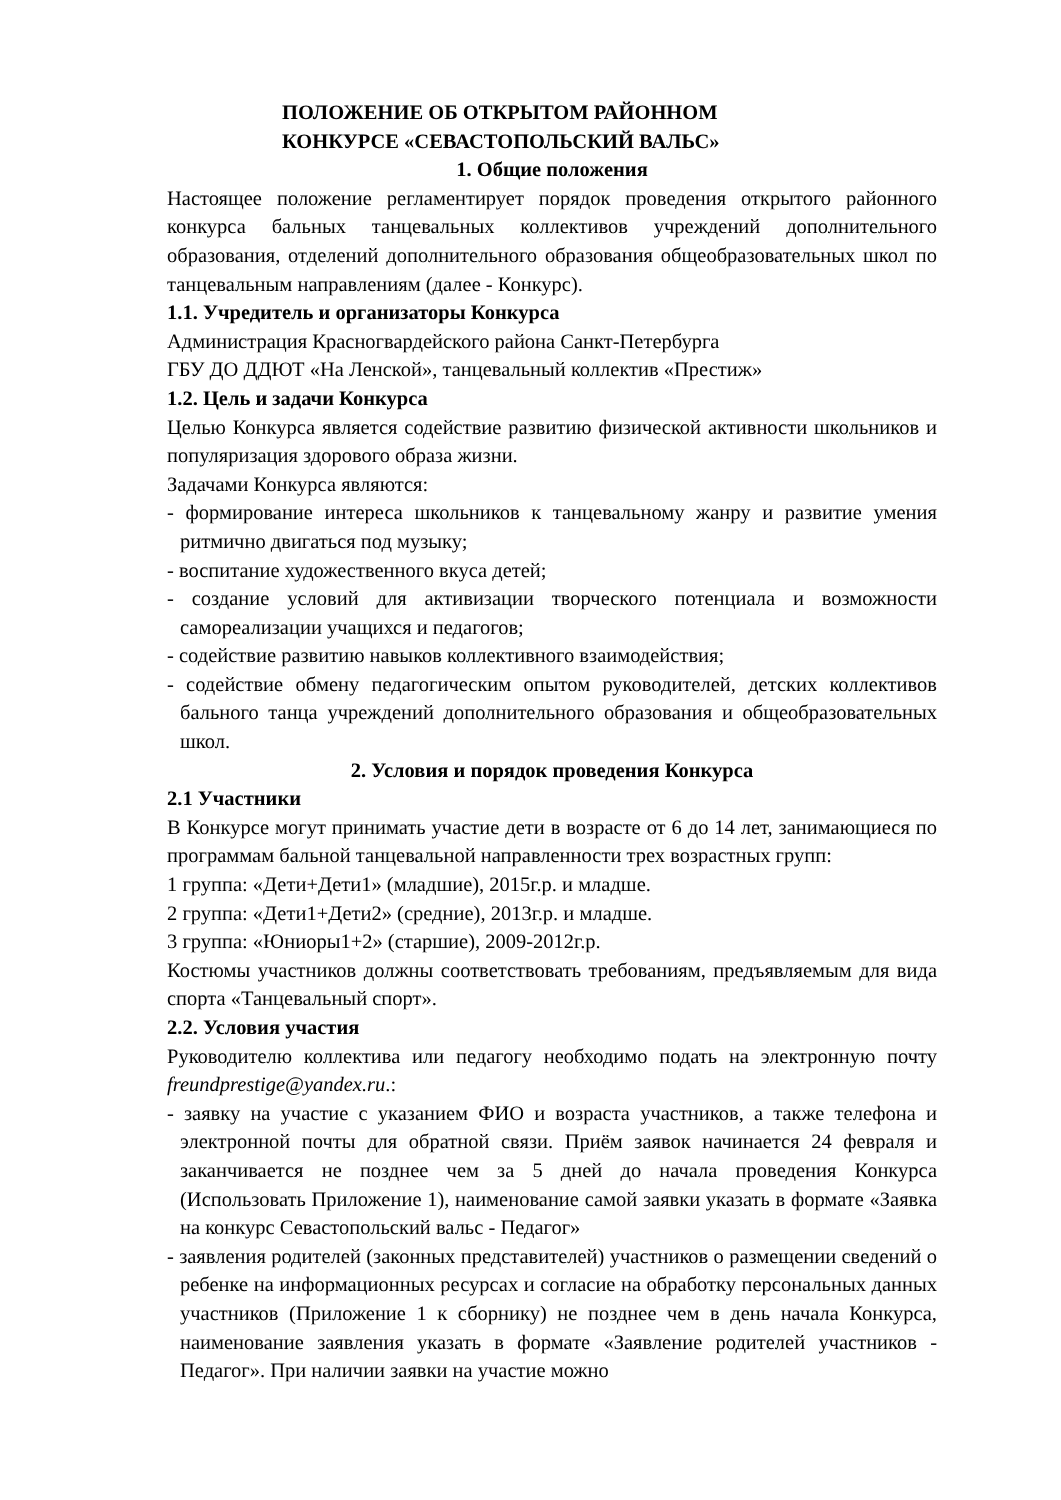ПОЛОЖЕНИЕ ОБ ОТКРЫТОМ РАЙОННОМ
КОНКУРСЕ «СЕВАСТОПОЛЬСКИЙ ВАЛЬС»
1. Общие положения
Настоящее положение регламентирует порядок проведения открытого районного конкурса бальных танцевальных коллективов учреждений дополнительного образования, отделений дополнительного образования общеобразовательных школ по танцевальным направлениям (далее - Конкурс).
1.1. Учредитель и организаторы Конкурса
Администрация Красногвардейского района Санкт-Петербурга
ГБУ ДО ДДЮТ «На Ленской», танцевальный коллектив «Престиж»
1.2. Цель и задачи Конкурса
Целью Конкурса является содействие развитию физической активности школьников и популяризация здорового образа жизни.
Задачами Конкурса являются:
- формирование интереса школьников к танцевальному жанру и развитие умения ритмично двигаться под музыку;
- воспитание художественного вкуса детей;
- создание условий для активизации творческого потенциала и возможности самореализации учащихся и педагогов;
- содействие развитию навыков коллективного взаимодействия;
- содействие обмену педагогическим опытом руководителей, детских коллективов бального танца учреждений дополнительного образования и общеобразовательных школ.
2. Условия и порядок проведения Конкурса
2.1 Участники
В Конкурсе могут принимать участие дети в возрасте от 6 до 14 лет, занимающиеся по программам бальной танцевальной направленности трех возрастных групп:
1 группа: «Дети+Дети1» (младшие), 2015г.р. и младше.
2 группа: «Дети1+Дети2» (средние), 2013г.р. и младше.
3 группа: «Юниоры1+2» (старшие), 2009-2012г.р.
Костюмы участников должны соответствовать требованиям, предъявляемым для вида спорта «Танцевальный спорт».
2.2. Условия участия
Руководителю коллектива или педагогу необходимо подать на электронную почту freundprestige@yandex.ru.:
- заявку на участие с указанием ФИО и возраста участников, а также телефона и электронной почты для обратной связи. Приём заявок начинается 24 февраля и заканчивается не позднее чем за 5 дней до начала проведения Конкурса (Использовать Приложение 1), наименование самой заявки указать в формате «Заявка на конкурс Севастопольский вальс - Педагог»
- заявления родителей (законных представителей) участников о размещении сведений о ребенке на информационных ресурсах и согласие на обработку персональных данных участников (Приложение 1 к сборнику) не позднее чем в день начала Конкурса, наименование заявления указать в формате «Заявление родителей участников - Педагог». При наличии заявки на участие можно